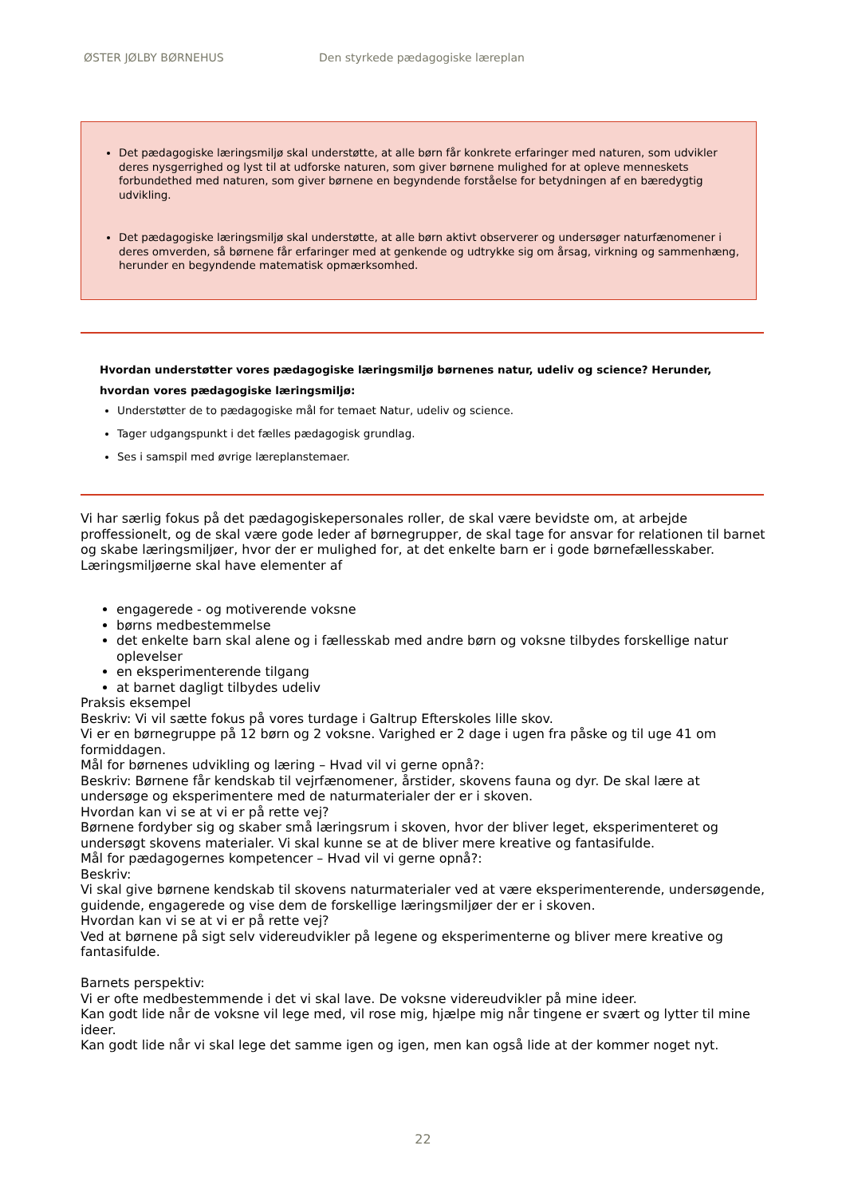ØSTER JØLBY BØRNEHUS Den styrkede pædagogiske læreplan
Det pædagogiske læringsmiljø skal understøtte, at alle børn får konkrete erfaringer med naturen, som udvikler deres nysgerrighed og lyst til at udforske naturen, som giver børnene mulighed for at opleve menneskets forbundethed med naturen, som giver børnene en begyndende forståelse for betydningen af en bæredygtig udvikling.
Det pædagogiske læringsmiljø skal understøtte, at alle børn aktivt observerer og undersøger naturfænomener i deres omverden, så børnene får erfaringer med at genkende og udtrykke sig om årsag, virkning og sammenhæng, herunder en begyndende matematisk opmærksomhed.
Hvordan understøtter vores pædagogiske læringsmiljø børnenes natur, udeliv og science? Herunder, hvordan vores pædagogiske læringsmiljø:
Understøtter de to pædagogiske mål for temaet Natur, udeliv og science.
Tager udgangspunkt i det fælles pædagogisk grundlag.
Ses i samspil med øvrige læreplanstemaer.
Vi har særlig fokus på det pædagogiskepersonales roller, de skal være bevidste om, at arbejde proffessionelt, og de skal være gode leder af børnegrupper, de skal tage for ansvar for relationen til barnet og skabe læringsmiljøer, hvor der er mulighed for, at det enkelte barn er i gode børnefællesskaber.
Læringsmiljøerne skal have elementer af
engagerede - og motiverende voksne
børns medbestemmelse
det enkelte barn skal alene og i fællesskab med andre børn og voksne tilbydes forskellige natur oplevelser
en eksperimenterende tilgang
at barnet dagligt tilbydes udeliv
Praksis eksempel
Beskriv: Vi vil sætte fokus på vores turdage i Galtrup Efterskoles lille skov.
Vi er en børnegruppe på 12 børn og 2 voksne. Varighed er 2 dage i ugen fra påske og til uge 41 om formiddagen.
Mål for børnenes udvikling og læring – Hvad vil vi gerne opnå?:
Beskriv: Børnene får kendskab til vejrfænomener, årstider, skovens fauna og dyr. De skal lære at undersøge og eksperimentere med de naturmaterialer der er i skoven.
Hvordan kan vi se at vi er på rette vej?
Børnene fordyber sig og skaber små læringsrum i skoven, hvor der bliver leget, eksperimenteret og undersøgt skovens materialer. Vi skal kunne se at de bliver mere kreative og fantasifulde.
Mål for pædagogernes kompetencer – Hvad vil vi gerne opnå?:
Beskriv:
Vi skal give børnene kendskab til skovens naturmaterialer ved at være eksperimenterende, undersøgende, guidende, engagerede og vise dem de forskellige læringsmiljøer der er i skoven.
Hvordan kan vi se at vi er på rette vej?
Ved at børnene på sigt selv videreudvikler på legene og eksperimenterne og bliver mere kreative og fantasifulde.
Barnets perspektiv:
Vi er ofte medbestemmende i det vi skal lave. De voksne videreudvikler på mine ideer.
Kan godt lide når de voksne vil lege med, vil rose mig, hjælpe mig når tingene er svært og lytter til mine ideer.
Kan godt lide når vi skal lege det samme igen og igen, men kan også lide at der kommer noget nyt.
22